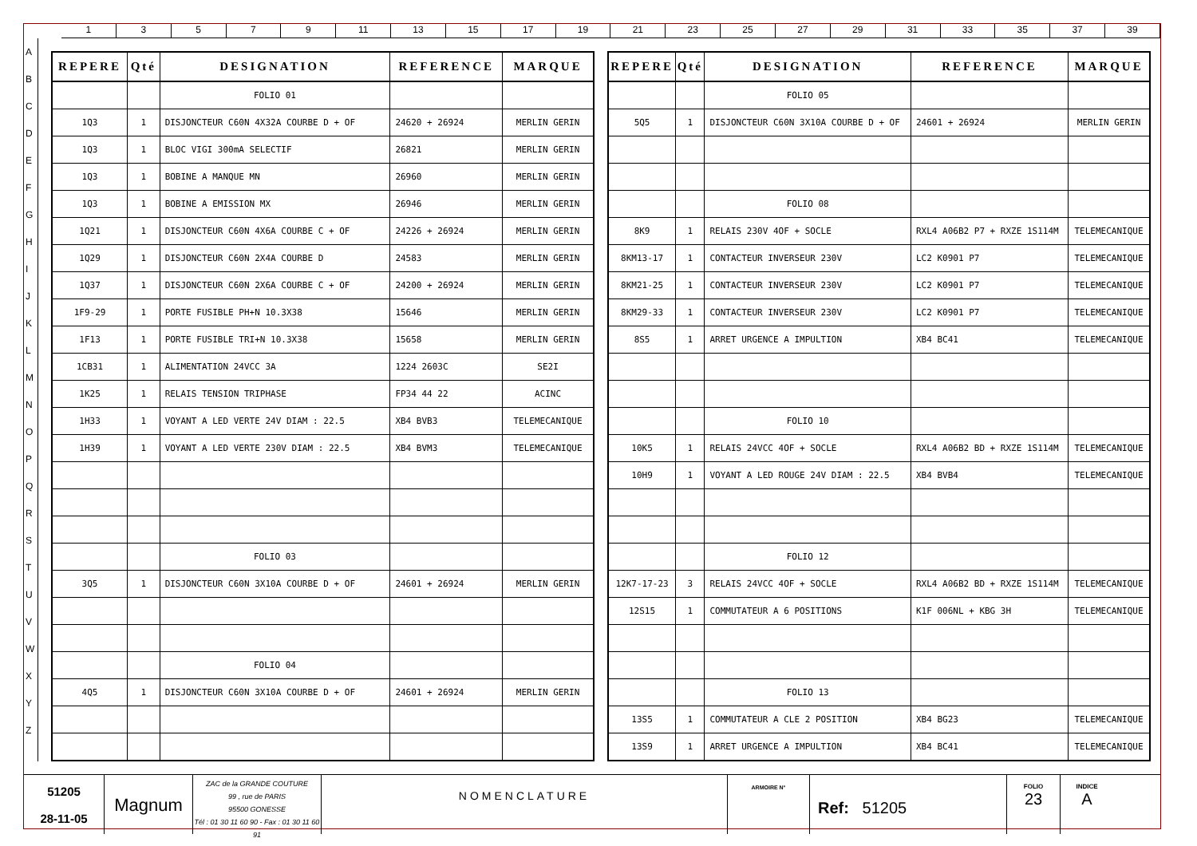1 3 5 7 9 11 13 15 17 19 21 23 25 27 29 31 33 35 37 39
A
B
C
D
E
F
G
H
I
J
K
L
M
N
O
P
Q
R
S
T
U
V
W
X
Y
Z
| REPERE | Qté | DESIGNATION | REFERENCE | MARQUE |
| --- | --- | --- | --- | --- |
| | | FOLIO 01 | | |
| 1Q3 | 1 | DISJONCTEUR C60N 4X32A COURBE D + OF | 24620 + 26924 | MERLIN GERIN |
| 1Q3 | 1 | BLOC VIGI 300mA SELECTIF | 26821 | MERLIN GERIN |
| 1Q3 | 1 | BOBINE A MANQUE MN | 26960 | MERLIN GERIN |
| 1Q3 | 1 | BOBINE A EMISSION MX | 26946 | MERLIN GERIN |
| 1Q21 | 1 | DISJONCTEUR C60N 4X6A COURBE C + OF | 24226 + 26924 | MERLIN GERIN |
| 1Q29 | 1 | DISJONCTEUR C60N 2X4A COURBE D | 24583 | MERLIN GERIN |
| 1Q37 | 1 | DISJONCTEUR C60N 2X6A COURBE C + OF | 24200 + 26924 | MERLIN GERIN |
| 1F9-29 | 1 | PORTE FUSIBLE PH+N 10.3X38 | 15646 | MERLIN GERIN |
| 1F13 | 1 | PORTE FUSIBLE TRI+N 10.3X38 | 15658 | MERLIN GERIN |
| 1CB31 | 1 | ALIMENTATION 24VCC 3A | 1224 2603C | SE2I |
| 1K25 | 1 | RELAIS TENSION TRIPHASE | FP34 44 22 | ACINC |
| 1H33 | 1 | VOYANT A LED VERTE 24V DIAM : 22.5 | XB4 BVB3 | TELEMECANIQUE |
| 1H39 | 1 | VOYANT A LED VERTE 230V DIAM : 22.5 | XB4 BVM3 | TELEMECANIQUE |
| | | FOLIO 03 | | |
| 3Q5 | 1 | DISJONCTEUR C60N 3X10A COURBE D + OF | 24601 + 26924 | MERLIN GERIN |
| | | FOLIO 04 | | |
| 4Q5 | 1 | DISJONCTEUR C60N 3X10A COURBE D + OF | 24601 + 26924 | MERLIN GERIN |
| REPERE | Qté | DESIGNATION | REFERENCE | MARQUE |
| --- | --- | --- | --- | --- |
| | | FOLIO 05 | | |
| 5Q5 | 1 | DISJONCTEUR C60N 3X10A COURBE D + OF | 24601 + 26924 | MERLIN GERIN |
| | | FOLIO 08 | | |
| 8K9 | 1 | RELAIS 230V 4OF + SOCLE | RXL4 A06B2 P7 + RXZE 1S114M | TELEMECANIQUE |
| 8KM13-17 | 1 | CONTACTEUR INVERSEUR 230V | LC2 K0901 P7 | TELEMECANIQUE |
| 8KM21-25 | 1 | CONTACTEUR INVERSEUR 230V | LC2 K0901 P7 | TELEMECANIQUE |
| 8KM29-33 | 1 | CONTACTEUR INVERSEUR 230V | LC2 K0901 P7 | TELEMECANIQUE |
| 8S5 | 1 | ARRET URGENCE A IMPULTION | XB4 BC41 | TELEMECANIQUE |
| | | FOLIO 10 | | |
| 10K5 | 1 | RELAIS 24VCC 4OF + SOCLE | RXL4 A06B2 BD + RXZE 1S114M | TELEMECANIQUE |
| 10H9 | 1 | VOYANT A LED ROUGE 24V DIAM : 22.5 | XB4 BVB4 | TELEMECANIQUE |
| | | FOLIO 12 | | |
| 12K7-17-23 | 3 | RELAIS 24VCC 4OF + SOCLE | RXL4 A06B2 BD + RXZE 1S114M | TELEMECANIQUE |
| 12S15 | 1 | COMMUTATEUR A 6 POSITIONS | K1F 006NL + KBG 3H | TELEMECANIQUE |
| | | FOLIO 13 | | |
| 13S5 | 1 | COMMUTATEUR A CLE 2 POSITION | XB4 BG23 | TELEMECANIQUE |
| 13S9 | 1 | ARRET URGENCE A IMPULTION | XB4 BC41 | TELEMECANIQUE |
51205
28-11-05
Magnum
ZAC de la GRANDE COUTURE
99 , rue de PARIS
95500 GONESSE
Tél : 01 30 11 60 90 - Fax : 01 30 11 60 91
NOMENCLATURE
ARMOIRE N°
Ref: 51205
FOLIO
23
INDICE
A